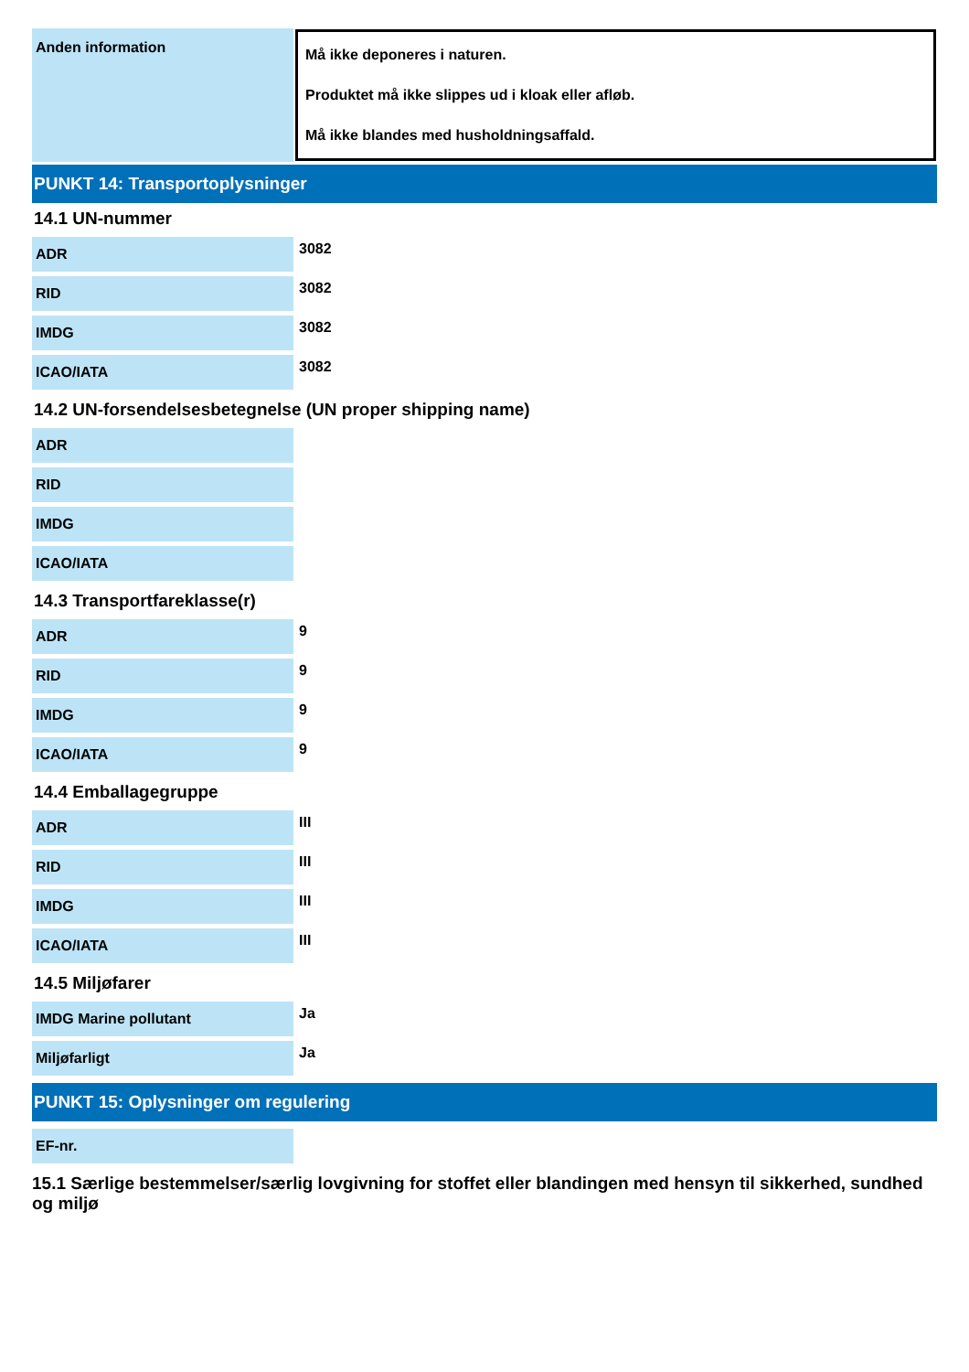| Anden information | Må ikke deponeres i naturen. Produktet må ikke slippes ud i kloak eller afløb. Må ikke blandes med husholdningsaffald. |
PUNKT 14: Transportoplysninger
14.1 UN-nummer
| ADR | 3082 |
| RID | 3082 |
| IMDG | 3082 |
| ICAO/IATA | 3082 |
14.2 UN-forsendelsesbetegnelse (UN proper shipping name)
| ADR | |
| RID | |
| IMDG | |
| ICAO/IATA | |
14.3 Transportfareklasse(r)
| ADR | 9 |
| RID | 9 |
| IMDG | 9 |
| ICAO/IATA | 9 |
14.4 Emballagegruppe
| ADR | III |
| RID | III |
| IMDG | III |
| ICAO/IATA | III |
14.5 Miljøfarer
| IMDG Marine pollutant | Ja |
| Miljøfarligt | Ja |
PUNKT 15: Oplysninger om regulering
| EF-nr. | |
15.1 Særlige bestemmelser/særlig lovgivning for stoffet eller blandingen med hensyn til sikkerhed, sundhed og miljø